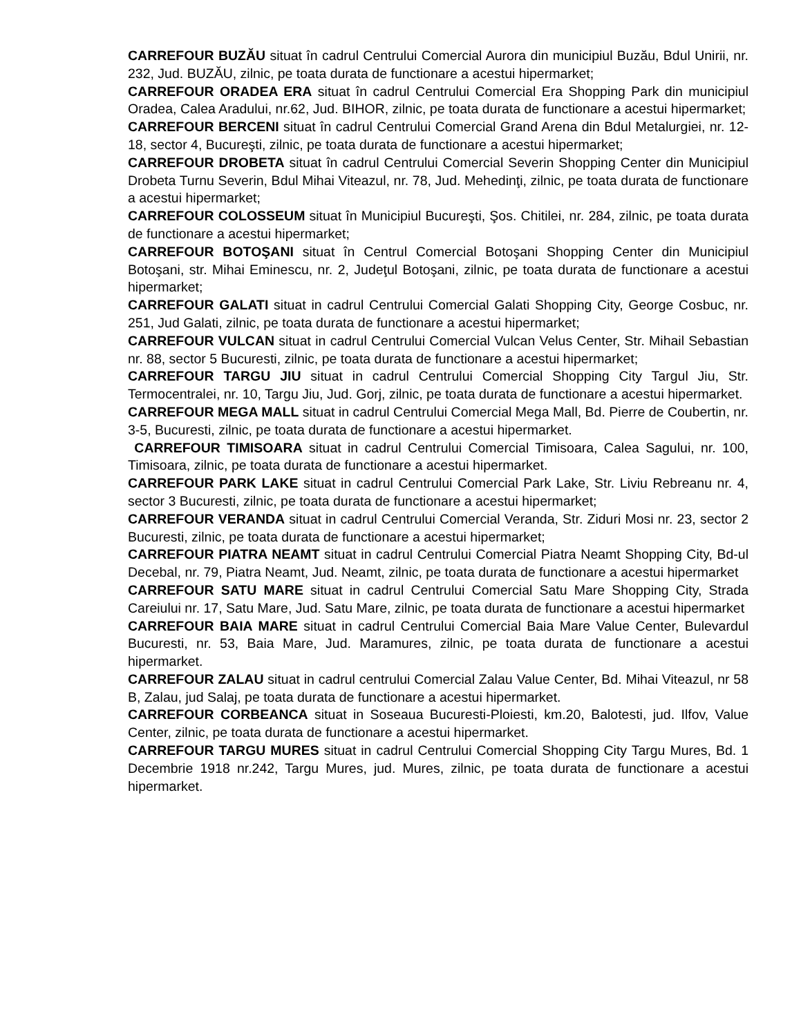CARREFOUR BUZĂU situat în cadrul Centrului Comercial Aurora din municipiul Buzău, Bdul Unirii, nr. 232, Jud. BUZĂU, zilnic, pe toata durata de functionare a acestui hipermarket;
CARREFOUR ORADEA ERA situat în cadrul Centrului Comercial Era Shopping Park din municipiul Oradea, Calea Aradului, nr.62, Jud. BIHOR, zilnic, pe toata durata de functionare a acestui hipermarket;
CARREFOUR BERCENI situat în cadrul Centrului Comercial Grand Arena din Bdul Metalurgiei, nr. 12-18, sector 4, Bucureşti, zilnic, pe toata durata de functionare a acestui hipermarket;
CARREFOUR DROBETA situat în cadrul Centrului Comercial Severin Shopping Center din Municipiul Drobeta Turnu Severin, Bdul Mihai Viteazul, nr. 78, Jud. Mehedinţi, zilnic, pe toata durata de functionare a acestui hipermarket;
CARREFOUR COLOSSEUM situat în Municipiul Bucureşti, Şos. Chitilei, nr. 284, zilnic, pe toata durata de functionare a acestui hipermarket;
CARREFOUR BOTOŞANI situat în Centrul Comercial Botoşani Shopping Center din Municipiul Botoşani, str. Mihai Eminescu, nr. 2, Judeţul Botoşani, zilnic, pe toata durata de functionare a acestui hipermarket;
CARREFOUR GALATI situat in cadrul Centrului Comercial Galati Shopping City, George Cosbuc, nr. 251, Jud Galati, zilnic, pe toata durata de functionare a acestui hipermarket;
CARREFOUR VULCAN situat in cadrul Centrului Comercial Vulcan Velus Center, Str. Mihail Sebastian nr. 88, sector 5 Bucuresti, zilnic, pe toata durata de functionare a acestui hipermarket;
CARREFOUR TARGU JIU situat in cadrul Centrului Comercial Shopping City Targul Jiu, Str. Termocentralei, nr. 10, Targu Jiu, Jud. Gorj, zilnic, pe toata durata de functionare a acestui hipermarket.
CARREFOUR MEGA MALL situat in cadrul Centrului Comercial Mega Mall, Bd. Pierre de Coubertin, nr. 3-5, Bucuresti, zilnic, pe toata durata de functionare a acestui hipermarket.
CARREFOUR TIMISOARA situat in cadrul Centrului Comercial Timisoara, Calea Sagului, nr. 100, Timisoara, zilnic, pe toata durata de functionare a acestui hipermarket.
CARREFOUR PARK LAKE situat in cadrul Centrului Comercial Park Lake, Str. Liviu Rebreanu nr. 4, sector 3 Bucuresti, zilnic, pe toata durata de functionare a acestui hipermarket;
CARREFOUR VERANDA situat in cadrul Centrului Comercial Veranda, Str. Ziduri Mosi nr. 23, sector 2 Bucuresti, zilnic, pe toata durata de functionare a acestui hipermarket;
CARREFOUR PIATRA NEAMT situat in cadrul Centrului Comercial Piatra Neamt Shopping City, Bd-ul Decebal, nr. 79, Piatra Neamt, Jud. Neamt, zilnic, pe toata durata de functionare a acestui hipermarket
CARREFOUR SATU MARE situat in cadrul Centrului Comercial Satu Mare Shopping City, Strada Careiului nr. 17, Satu Mare, Jud. Satu Mare, zilnic, pe toata durata de functionare a acestui hipermarket
CARREFOUR BAIA MARE situat in cadrul Centrului Comercial Baia Mare Value Center, Bulevardul Bucuresti, nr. 53, Baia Mare, Jud. Maramures, zilnic, pe toata durata de functionare a acestui hipermarket.
CARREFOUR ZALAU situat in cadrul centrului Comercial Zalau Value Center, Bd. Mihai Viteazul, nr 58 B, Zalau, jud Salaj, pe toata durata de functionare a acestui hipermarket.
CARREFOUR CORBEANCA situat in Soseaua Bucuresti-Ploiesti, km.20, Balotesti, jud. Ilfov, Value Center, zilnic, pe toata durata de functionare a acestui hipermarket.
CARREFOUR TARGU MURES situat in cadrul Centrului Comercial Shopping City Targu Mures, Bd. 1 Decembrie 1918 nr.242, Targu Mures, jud. Mures, zilnic, pe toata durata de functionare a acestui hipermarket.